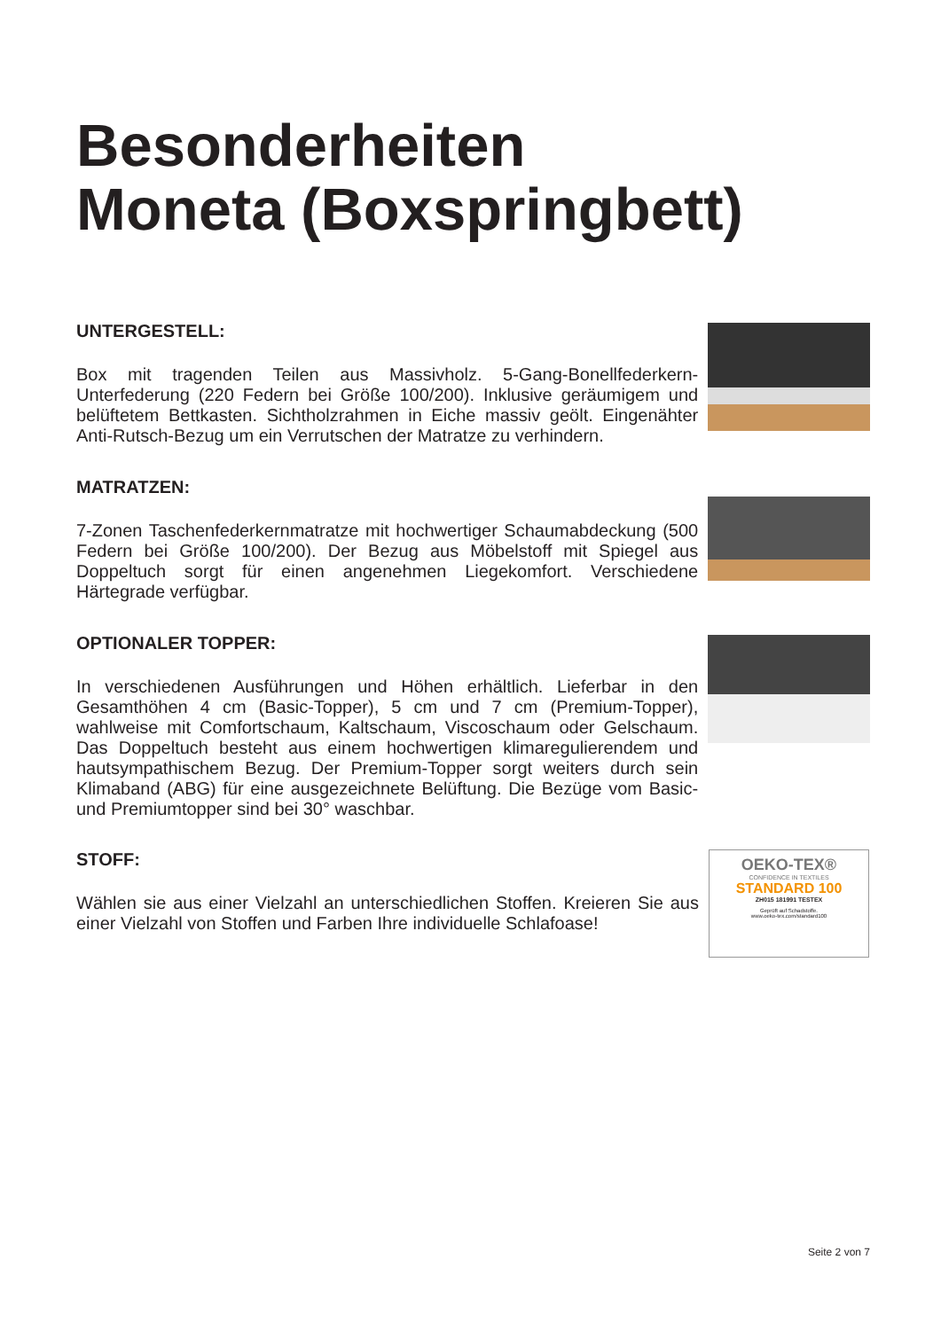Besonderheiten
Moneta (Boxspringbett)
UNTERGESTELL:
Box mit tragenden Teilen aus Massivholz. 5-Gang-Bonellfederkern-Unterfederung (220 Federn bei Größe 100/200). Inklusive geräumigem und belüftetem Bettkasten. Sichtholzrahmen in Eiche massiv geölt. Eingenähter Anti-Rutsch-Bezug um ein Verrutschen der Matratze zu verhindern.
MATRATZEN:
7-Zonen Taschenfederkernmatratze mit hochwertiger Schaumabdeckung (500 Federn bei Größe 100/200). Der Bezug aus Möbelstoff mit Spiegel aus Doppeltuch sorgt für einen angenehmen Liegekomfort. Verschiedene Härtegrade verfügbar.
OPTIONALER TOPPER:
In verschiedenen Ausführungen und Höhen erhältlich. Lieferbar in den Gesamthöhen 4 cm (Basic-Topper), 5 cm und 7 cm (Premium-Topper), wahlweise mit Comfortschaum, Kaltschaum, Viscoschaum oder Gelschaum. Das Doppeltuch besteht aus einem hochwertigen klimaregulierendem und hautsympathischem Bezug. Der Premium-Topper sorgt weiters durch sein Klimaband (ABG) für eine ausgezeichnete Belüftung. Die Bezüge vom Basic- und Premiumtopper sind bei 30° waschbar.
STOFF:
Wählen sie aus einer Vielzahl an unterschiedlichen Stoffen. Kreieren Sie aus einer Vielzahl von Stoffen und Farben Ihre individuelle Schlafoase!
OEKO-TEX®
CONFIDENCE IN TEXTILES
STANDARD 100
ZH015 181991 TESTEX
Geprüft auf Schadstoffe.
www.oeko-tex.com/standard100
Seite 2 von 7